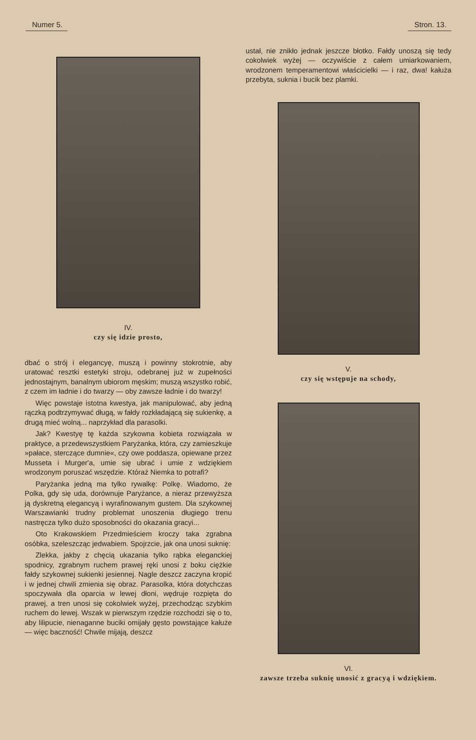Numer 5. Stron. 13.
IV.
czy się idzie prosto,
dbać o strój i elegancyę, muszą i powinny stokrotnie, aby uratować resztki estetyki stroju, odebranej już w zupełności jednostajnym, banalnym ubiorom męskim; muszą wszystko robić, z czem im ładnie i do twarzy — oby zawsze ładnie i do twarzy!
Więc powstaje istotna kwestya, jak manipulować, aby jedną rączką podtrzymywać długą, w fałdy rozkładającą się sukienkę, a drugą mieć wolną... naprzykład dla parasolki.
Jak? Kwestyę tę każda szykowna kobieta rozwiązała w praktyce, a przedewszystkiem Paryżanka, która, czy zamieszkuje »pałace, sterczące dumnie«, czy owe poddasza, opiewane przez Musseta i Murger'a, umie się ubrać i umie z wdziękiem wrodzonym poruszać wszędzie. Któraż Niemka to potrafi?
Paryżanka jedną ma tylko rywalkę: Polkę. Wiadomo, że Polka, gdy się uda, dorównuje Paryżance, a nieraz przewyższa ją dyskretną elegancyą i wyrafinowanym gustem. Dla szykownej Warszawianki trudny problemat unoszenia długiego trenu nastręcza tylko dużo sposobności do okazania gracyi...
Oto Krakowskiem Przedmieściem kroczy taka zgrabna osóbka, szeleszcząc jedwabiem. Spojrzcie, jak ona unosi suknię:
Zlekka, jakby z chęcią ukazania tylko rąbka eleganckiej spodnicy, zgrabnym ruchem prawej ręki unosi z boku ciężkie fałdy szykownej sukienki jesiennej. Nagle deszcz zaczyna kropić i w jednej chwili zmienia się obraz. Parasolka, która dotychczas spoczywała dla oparcia w lewej dłoni, wędruje rozpięta do prawej, a tren unosi się cokolwiek wyżej, przechodząc szybkim ruchem do lewej. Wszak w pierwszym rzędzie rozchodzi się o to, aby lilipucie, nienaganne buciki omijały gęsto powstające kałuże — więc baczność! Chwile mijają, deszcz
ustał, nie znikło jednak jeszcze błotko. Fałdy unoszą się tedy cokolwiek wyżej — oczywiście z całem umiarkowaniem, wrodzonem temperamentowi właścicielki — i raz, dwa! kałuża przebyta, suknia i bucik bez plamki.
V.
czy się wstępuje na schody,
VI.
zawsze trzeba suknię unosić z gracyą i wdziękiem.